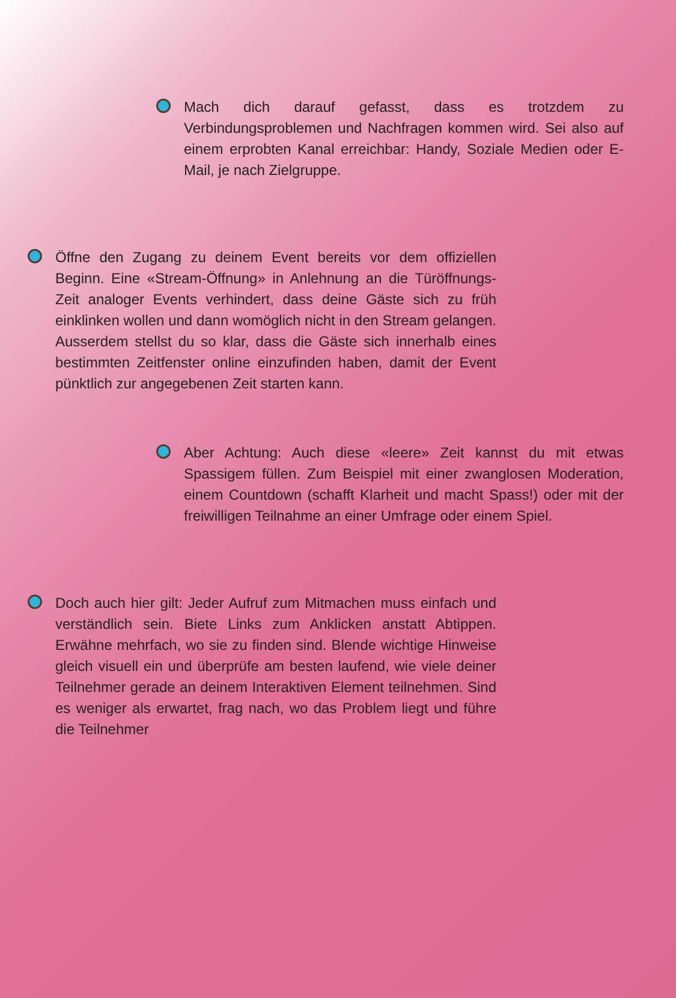Mach dich darauf gefasst, dass es trotzdem zu Verbindungsproblemen und Nachfragen kommen wird. Sei also auf einem erprobten Kanal erreichbar: Handy, Soziale Medien oder E-Mail, je nach Zielgruppe.
Öffne den Zugang zu deinem Event bereits vor dem offiziellen Beginn. Eine «Stream-Öffnung» in Anlehnung an die Türöffnungs-Zeit analoger Events verhindert, dass deine Gäste sich zu früh einklinken wollen und dann womöglich nicht in den Stream gelangen. Ausserdem stellst du so klar, dass die Gäste sich innerhalb eines bestimmten Zeitfenster online einzufinden haben, damit der Event pünktlich zur angegebenen Zeit starten kann.
Aber Achtung: Auch diese «leere» Zeit kannst du mit etwas Spassigem füllen. Zum Beispiel mit einer zwanglosen Moderation, einem Countdown (schafft Klarheit und macht Spass!) oder mit der freiwilligen Teilnahme an einer Umfrage oder einem Spiel.
Doch auch hier gilt: Jeder Aufruf zum Mitmachen muss einfach und verständlich sein. Biete Links zum Anklicken anstatt Abtippen. Erwähne mehrfach, wo sie zu finden sind. Blende wichtige Hinweise gleich visuell ein und überprüfe am besten laufend, wie viele deiner Teilnehmer gerade an deinem Interaktiven Element teilnehmen. Sind es weniger als erwartet, frag nach, wo das Problem liegt und führe die Teilnehmer